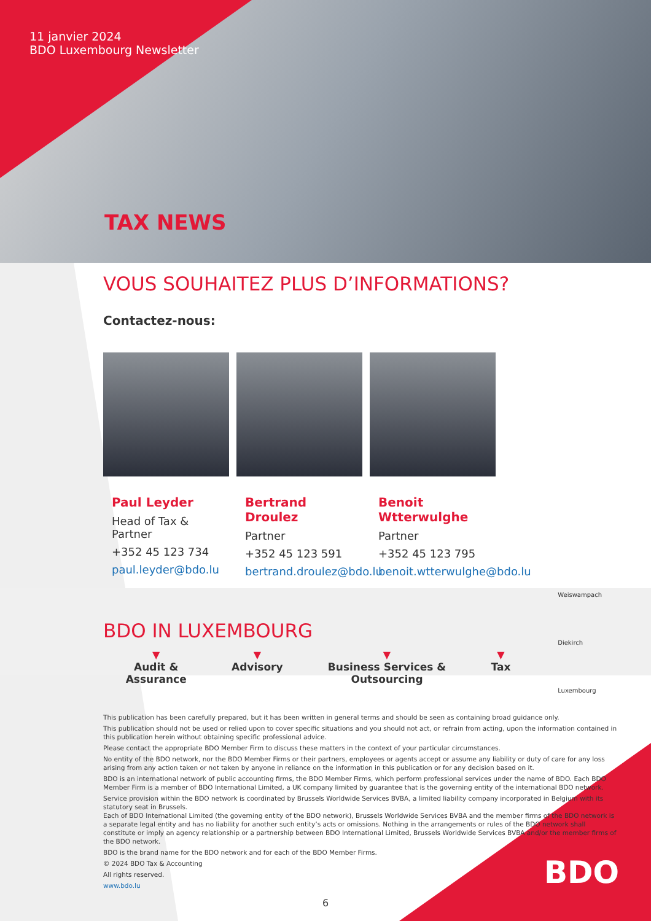11 janvier 2024
BDO Luxembourg Newsletter
TAX NEWS
VOUS SOUHAITEZ PLUS D’INFORMATIONS?
Contactez-nous:
Paul Leyder
Head of Tax & Partner
+352 45 123 734
paul.leyder@bdo.lu
Bertrand Droulez
Partner
+352 45 123 591
bertrand.droulez@bdo.lu
Benoit Wtterwulghe
Partner
+352 45 123 795
benoit.wtterwulghe@bdo.lu
BDO IN LUXEMBOURG
▼
Audit &
Assurance
▼
Advisory
▼
Business Services &
Outsourcing
▼
Tax
This publication has been carefully prepared, but it has been written in general terms and should be seen as containing broad guidance only.
This publication should not be used or relied upon to cover specific situations and you should not act, or refrain from acting, upon the information contained in this publication herein without obtaining specific professional advice.
Please contact the appropriate BDO Member Firm to discuss these matters in the context of your particular circumstances.
No entity of the BDO network, nor the BDO Member Firms or their partners, employees or agents accept or assume any liability or duty of care for any loss arising from any action taken or not taken by anyone in reliance on the information in this publication or for any decision based on it.
BDO is an international network of public accounting firms, the BDO Member Firms, which perform professional services under the name of BDO. Each BDO Member Firm is a member of BDO International Limited, a UK company limited by guarantee that is the governing entity of the international BDO network.
Service provision within the BDO network is coordinated by Brussels Worldwide Services BVBA, a limited liability company incorporated in Belgium with its statutory seat in Brussels.
Each of BDO International Limited (the governing entity of the BDO network), Brussels Worldwide Services BVBA and the member firms of the BDO network is a separate legal entity and has no liability for another such entity’s acts or omissions. Nothing in the arrangements or rules of the BDO network shall constitute or imply an agency relationship or a partnership between BDO International Limited, Brussels Worldwide Services BVBA and/or the member firms of the BDO network.
BDO is the brand name for the BDO network and for each of the BDO Member Firms.
© 2024 BDO Tax & Accounting
All rights reserved.
www.bdo.lu
Weiswampach
Diekirch
Luxembourg
BDO
6